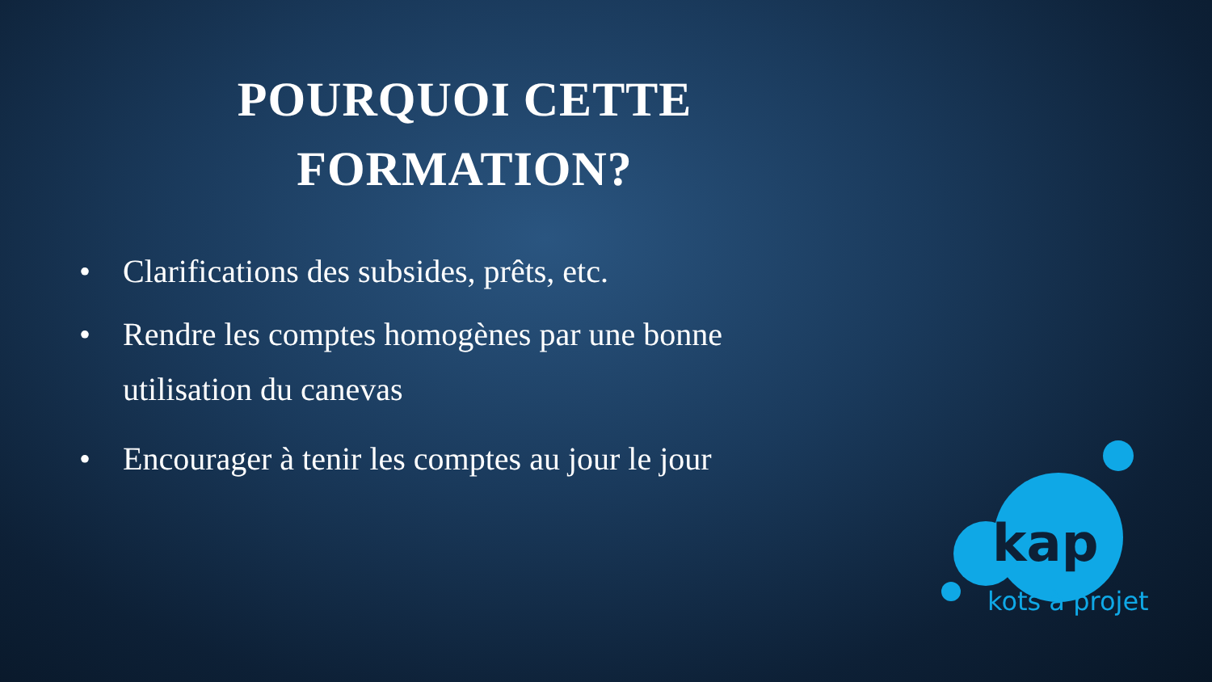POURQUOI CETTE
FORMATION?
• Clarifications des subsides, prêts, etc.
• Rendre les comptes homogènes par une bonne utilisation du canevas
• Encourager à tenir les comptes au jour le jour
kap
kots à projet